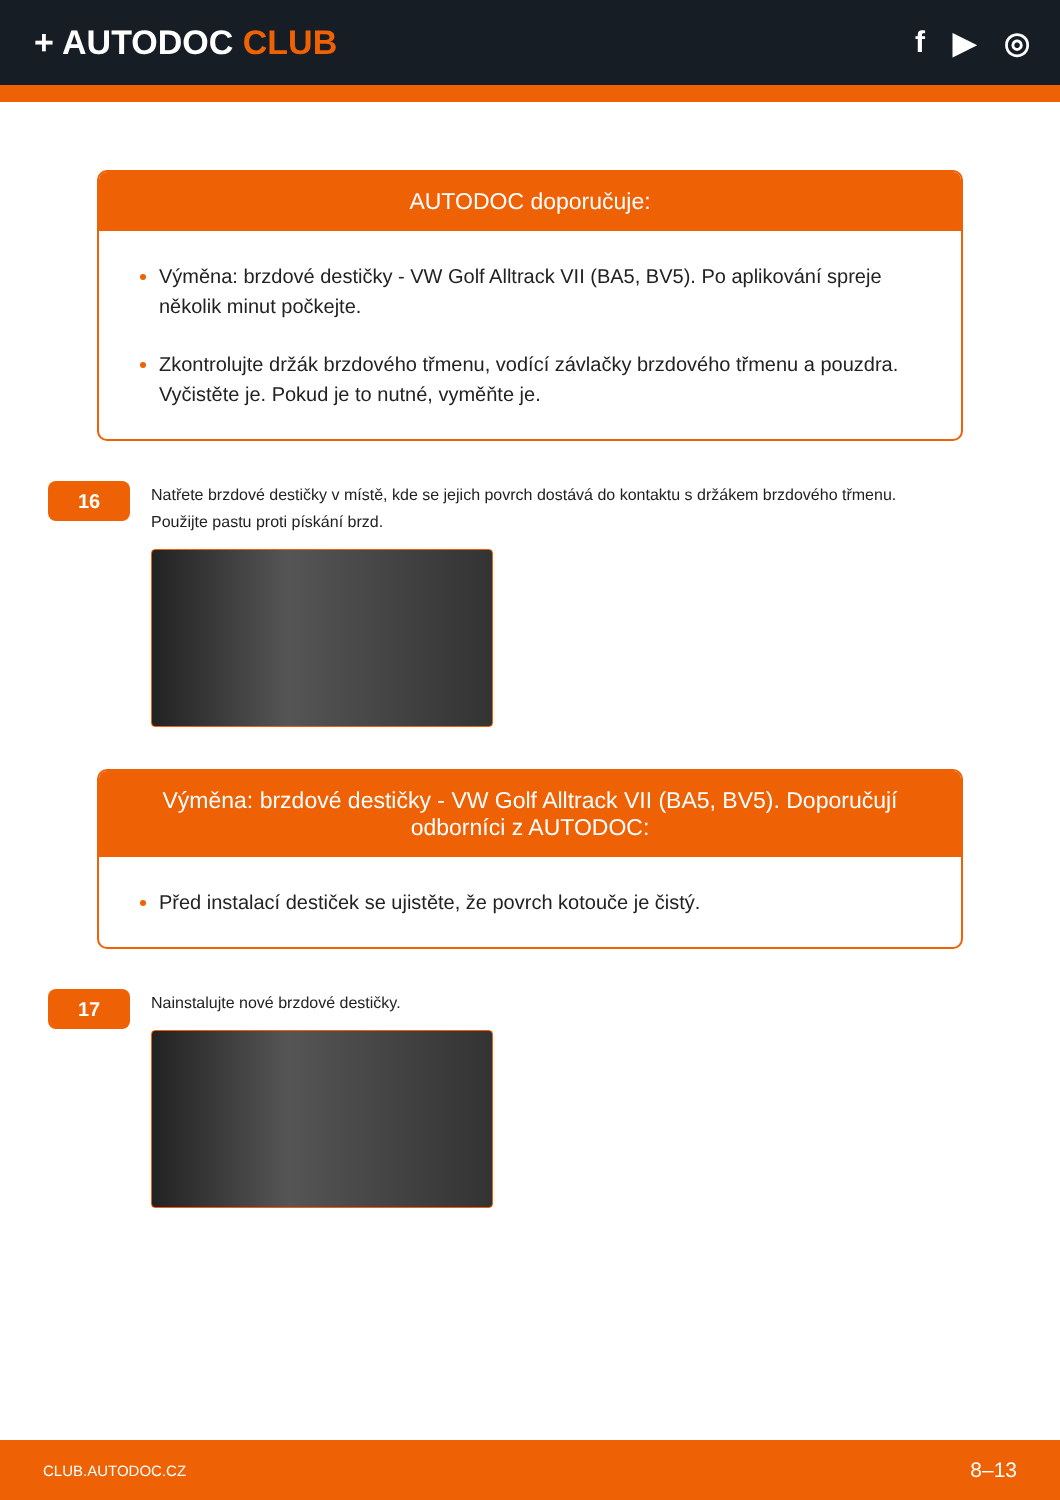+ AUTODOC CLUB f ▶ ◎
AUTODOC doporučuje:
Výměna: brzdové destičky - VW Golf Alltrack VII (BA5, BV5). Po aplikování spreje několik minut počkejte.
Zkontrolujte držák brzdového třmenu, vodící závlačky brzdového třmenu a pouzdra. Vyčistěte je. Pokud je to nutné, vyměňte je.
16
Natřete brzdové destičky v místě, kde se jejich povrch dostává do kontaktu s držákem brzdového třmenu. Použijte pastu proti pískání brzd.
Výměna: brzdové destičky - VW Golf Alltrack VII (BA5, BV5). Doporučují odborníci z AUTODOC:
Před instalací destiček se ujistěte, že povrch kotouče je čistý.
17
Nainstalujte nové brzdové destičky.
CLUB.AUTODOC.CZ 8–13